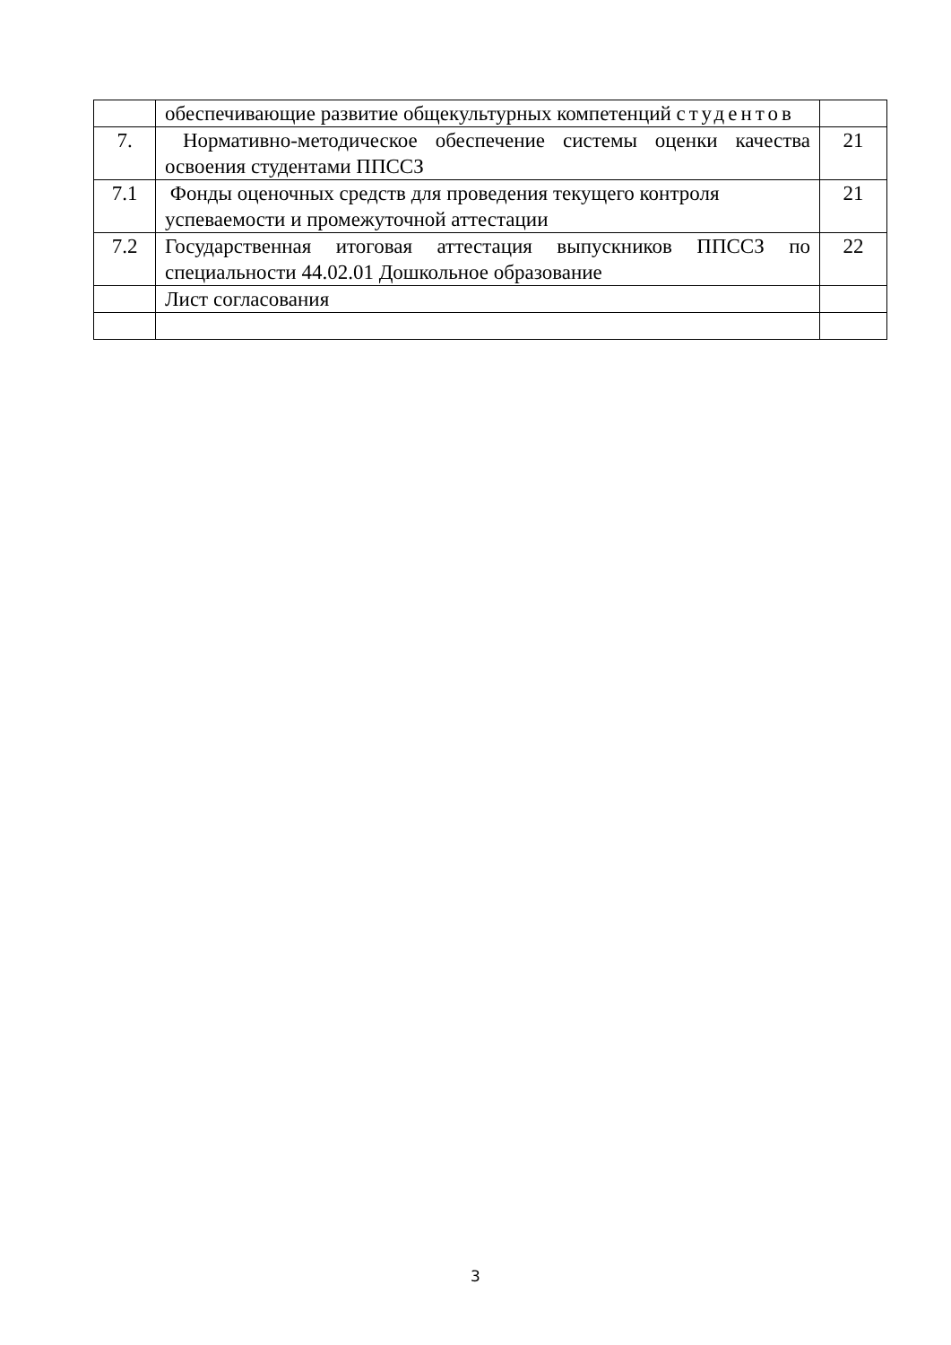| | обеспечивающие развитие общекультурных компетенций студентов | |
| 7. | Нормативно-методическое обеспечение системы оценки качества освоения студентами ППССЗ | 21 |
| 7.1 | Фонды оценочных средств для проведения текущего контроля успеваемости и промежуточной аттестации | 21 |
| 7.2 | Государственная итоговая аттестация выпускников ППССЗ по специальности 44.02.01 Дошкольное образование | 22 |
| | Лист согласования | |
3